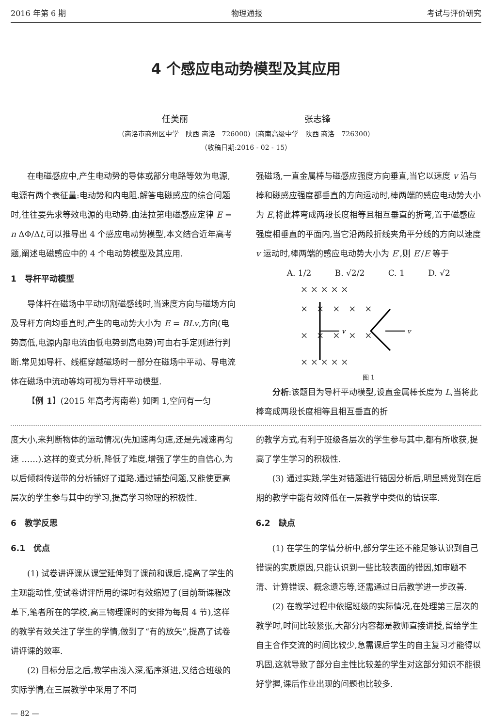2016 年第 6 期 物理通报 考试与评价研究
4 个感应电动势模型及其应用
任美丽 张志锋
（商洛市商州区中学　陕西 商洛　726000）（商南高级中学　陕西 商洛　726300）
（收稿日期:2016 - 02 - 15）
在电磁感应中,产生电动势的导体或部分电路等效为电源,电源有两个表征量:电动势和内电阻.解答电磁感应的综合问题时,往往要先求等效电源的电动势.由法拉第电磁感应定律 E = n ΔΦ/Δt,可以推导出 4 个感应电动势模型,本文结合近年高考题,阐述电磁感应中的 4 个电动势模型及其应用.
1　导杆平动模型
导体杆在磁场中平动切割磁感线时,当速度方向与磁场方向及导杆方向均垂直时,产生的电动势大小为 E = BLv,方向(电势高低,电源内部电流由低电势到高电势)可由右手定则进行判断.常见如导杆、线框穿越磁场时一部分在磁场中平动、导电流体在磁场中流动等均可视为导杆平动模型.
【例 1】(2015 年高考海南卷) 如图 1,空间有一匀
强磁场,一直金属棒与磁感应强度方向垂直,当它以速度 v 沿与棒和磁感应强度都垂直的方向运动时,棒两端的感应电动势大小为 E,将此棒弯成两段长度相等且相互垂直的折弯,置于磁感应强度相垂直的平面内,当它沿两段折线夹角平分线的方向以速度 v 运动时,棒两端的感应电动势大小为 E′,则 E′/E 等于
A. 1/2 B. √2/2 C. 1 D. √2
× × × × ×
×　×　×　×　×
×　×　×　×　×
× × × × ×
v
v
图 1
分析:该题目为导杆平动模型,设直金属棒长度为 L,当将此棒弯成两段长度相等且相互垂直的折
度大小,来判断物体的运动情况(先加速再匀速,还是先减速再匀速 ……).这样的变式分析,降低了难度,增强了学生的自信心,为以后倾斜传送带的分析铺好了道路.通过铺垫问题,又能使更高层次的学生参与其中的学习,提高学习物理的积极性.
6　教学反思
6.1　优点
(1) 试卷讲评课从课堂延伸到了课前和课后,提高了学生的主观能动性,使试卷讲评所用的课时有效缩短了(目前新课程改革下,笔者所在的学校,高三物理课时的安排为每周 4 节),这样的教学有效关注了学生的学情,做到了“有的放矢”,提高了试卷讲评课的效率.
(2) 目标分层之后,教学由浅入深,循序渐进,又结合班级的实际学情,在三层教学中采用了不同
的教学方式,有利于班级各层次的学生参与其中,都有所收获,提高了学生学习的积极性.
(3) 通过实践,学生对错题进行错因分析后,明显感觉到在后期的教学中能有效降低在一层教学中类似的错误率.
6.2　缺点
(1) 在学生的学情分析中,部分学生还不能足够认识到自己错误的实质原因,只能认识到一些比较表面的错因,如审题不清、计算错误、概念遗忘等,还需通过日后教学进一步改善.
(2) 在教学过程中依据班级的实际情况,在处理第三层次的教学时,时间比较紧张,大部分内容都是教师直接讲授,留给学生自主合作交流的时间比较少,急需课后学生的自主复习才能得以巩固,这就导致了部分自主性比较差的学生对这部分知识不能很好掌握,课后作业出现的问题也比较多.
— 82 —